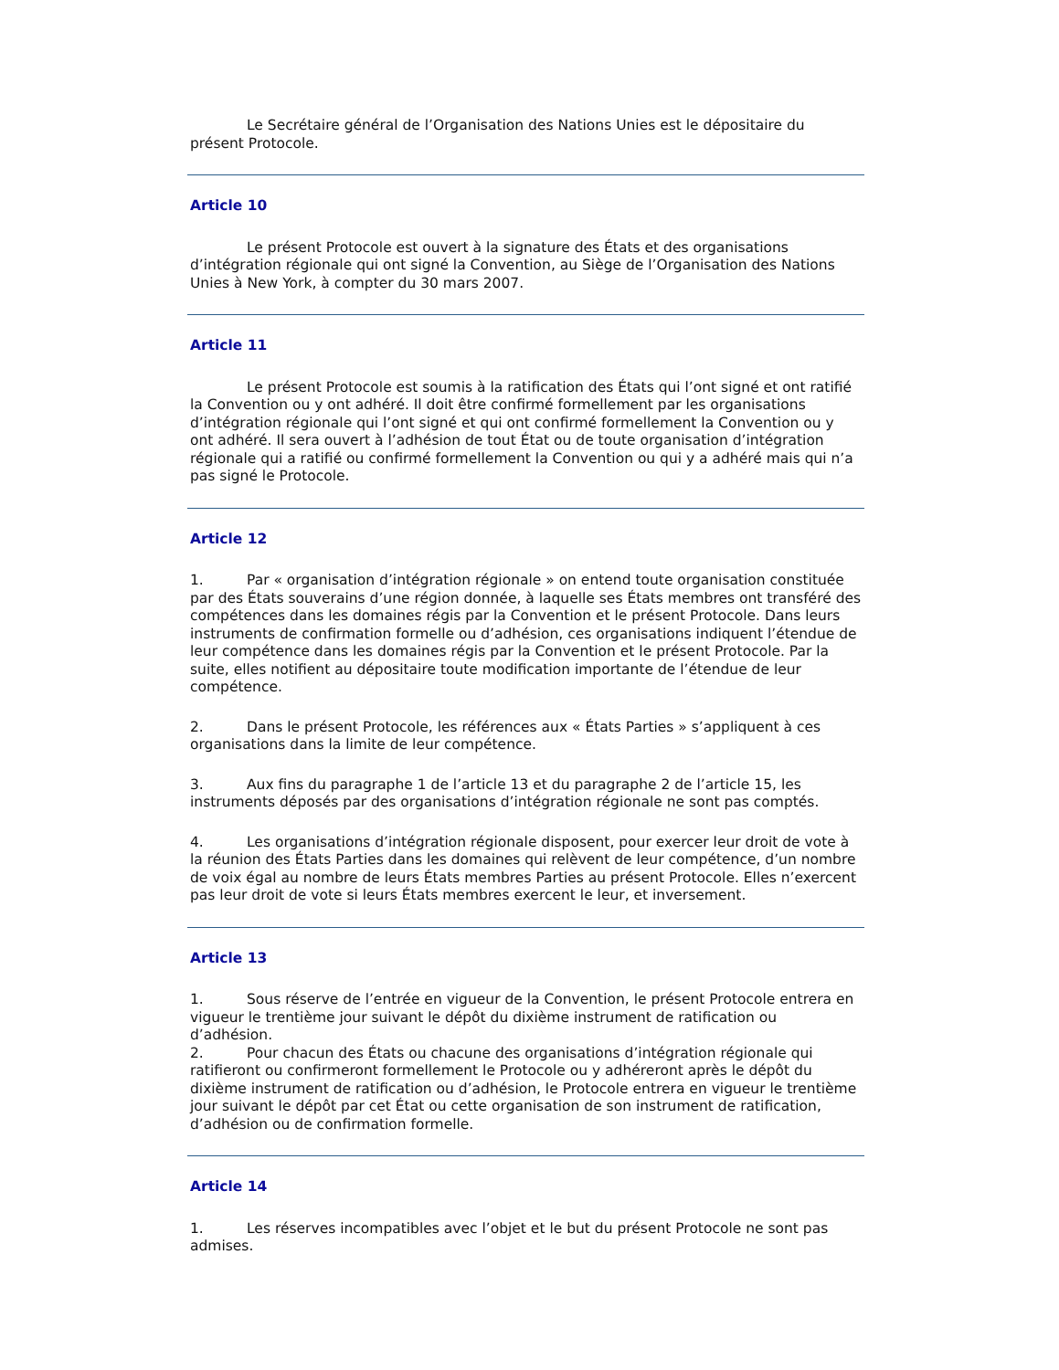Le Secrétaire général de l’Organisation des Nations Unies est le dépositaire du présent Protocole.
Article 10
Le présent Protocole est ouvert à la signature des États et des organisations d’intégration régionale qui ont signé la Convention, au Siège de l’Organisation des Nations Unies à New York, à compter du 30 mars 2007.
Article 11
Le présent Protocole est soumis à la ratification des États qui l’ont signé et ont ratifié la Convention ou y ont adhéré. Il doit être confirmé formellement par les organisations d’intégration régionale qui l’ont signé et qui ont confirmé formellement la Convention ou y ont adhéré. Il sera ouvert à l’adhésion de tout État ou de toute organisation d’intégration régionale qui a ratifié ou confirmé formellement la Convention ou qui y a adhéré mais qui n’a pas signé le Protocole.
Article 12
1. Par « organisation d’intégration régionale » on entend toute organisation constituée par des États souverains d’une région donnée, à laquelle ses États membres ont transféré des compétences dans les domaines régis par la Convention et le présent Protocole. Dans leurs instruments de confirmation formelle ou d’adhésion, ces organisations indiquent l’étendue de leur compétence dans les domaines régis par la Convention et le présent Protocole. Par la suite, elles notifient au dépositaire toute modification importante de l’étendue de leur compétence.
2. Dans le présent Protocole, les références aux « États Parties » s’appliquent à ces organisations dans la limite de leur compétence.
3. Aux fins du paragraphe 1 de l’article 13 et du paragraphe 2 de l’article 15, les instruments déposés par des organisations d’intégration régionale ne sont pas comptés.
4. Les organisations d’intégration régionale disposent, pour exercer leur droit de vote à la réunion des États Parties dans les domaines qui relèvent de leur compétence, d’un nombre de voix égal au nombre de leurs États membres Parties au présent Protocole. Elles n’exercent pas leur droit de vote si leurs États membres exercent le leur, et inversement.
Article 13
1. Sous réserve de l’entrée en vigueur de la Convention, le présent Protocole entrera en vigueur le trentième jour suivant le dépôt du dixième instrument de ratification ou d’adhésion.
2. Pour chacun des États ou chacune des organisations d’intégration régionale qui ratifieront ou confirmeront formellement le Protocole ou y adhéreront après le dépôt du dixième instrument de ratification ou d’adhésion, le Protocole entrera en vigueur le trentième jour suivant le dépôt par cet État ou cette organisation de son instrument de ratification, d’adhésion ou de confirmation formelle.
Article 14
1. Les réserves incompatibles avec l’objet et le but du présent Protocole ne sont pas admises.